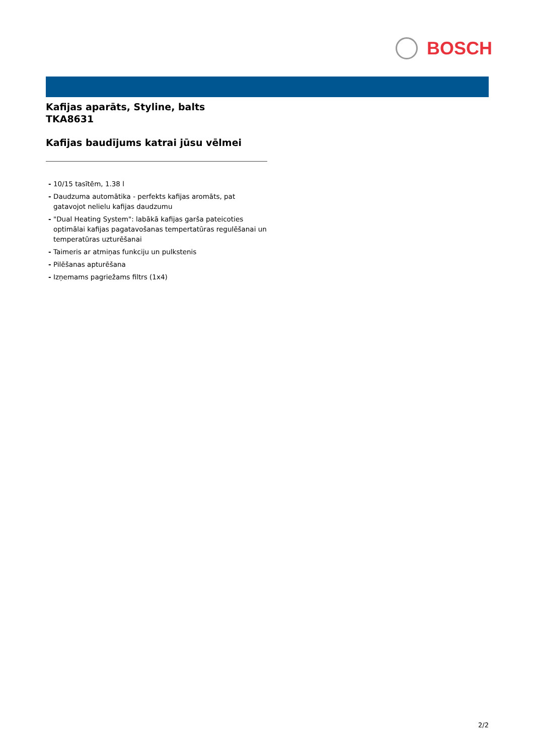BOSCH
Kafijas aparāts, Styline, balts
TKA8631
Kafijas baudījums katrai jūsu vēlmei
- 10/15 tasītēm, 1.38 l
- Daudzuma automātika - perfekts kafijas aromāts, pat gatavojot nelielu kafijas daudzumu
- "Dual Heating System": labākā kafijas garša pateicoties optimālai kafijas pagatavošanas tempertatūras regulēšanai un temperatūras uzturēšanai
- Taimeris ar atmiņas funkciju un pulkstenis
- Pilēšanas apturēšana
- Izņemams pagriežams filtrs (1x4)
2/2